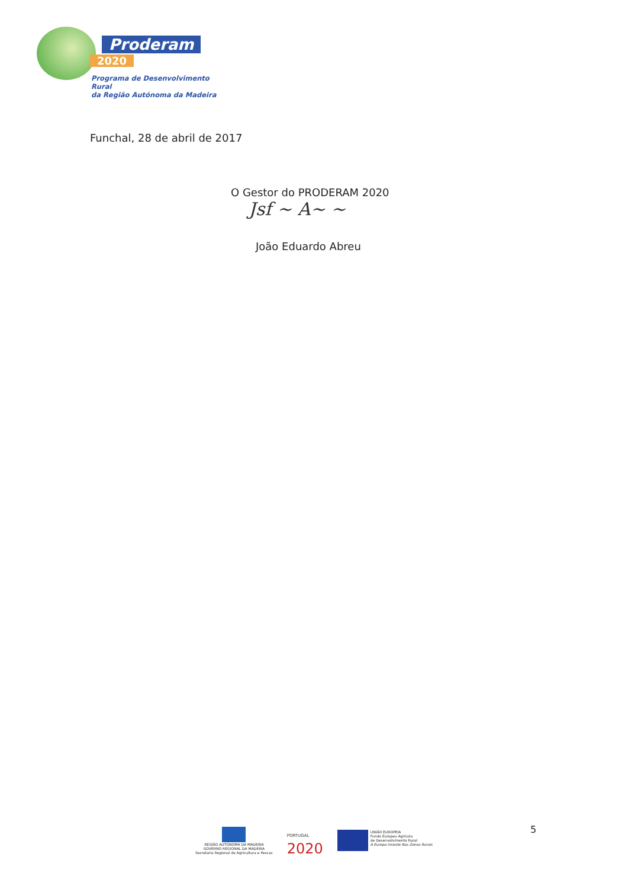Proderam
2020
Programa de Desenvolvimento Rural
da Região Autónoma da Madeira
Funchal, 28 de abril de 2017
O Gestor do PRODERAM 2020
Jsf ~ A~ ~
João Eduardo Abreu
REGIÃO AUTÓNOMA DA MADEIRA
GOVERNO REGIONAL DA MADEIRA
Secretaria Regional de Agricultura e Pescas
PORTUGAL
2020
UNIÃO EUROPEIA
Fundo Europeu Agrícola
de Desenvolvimento Rural
A Europa investe Nas Zonas Rurais
5